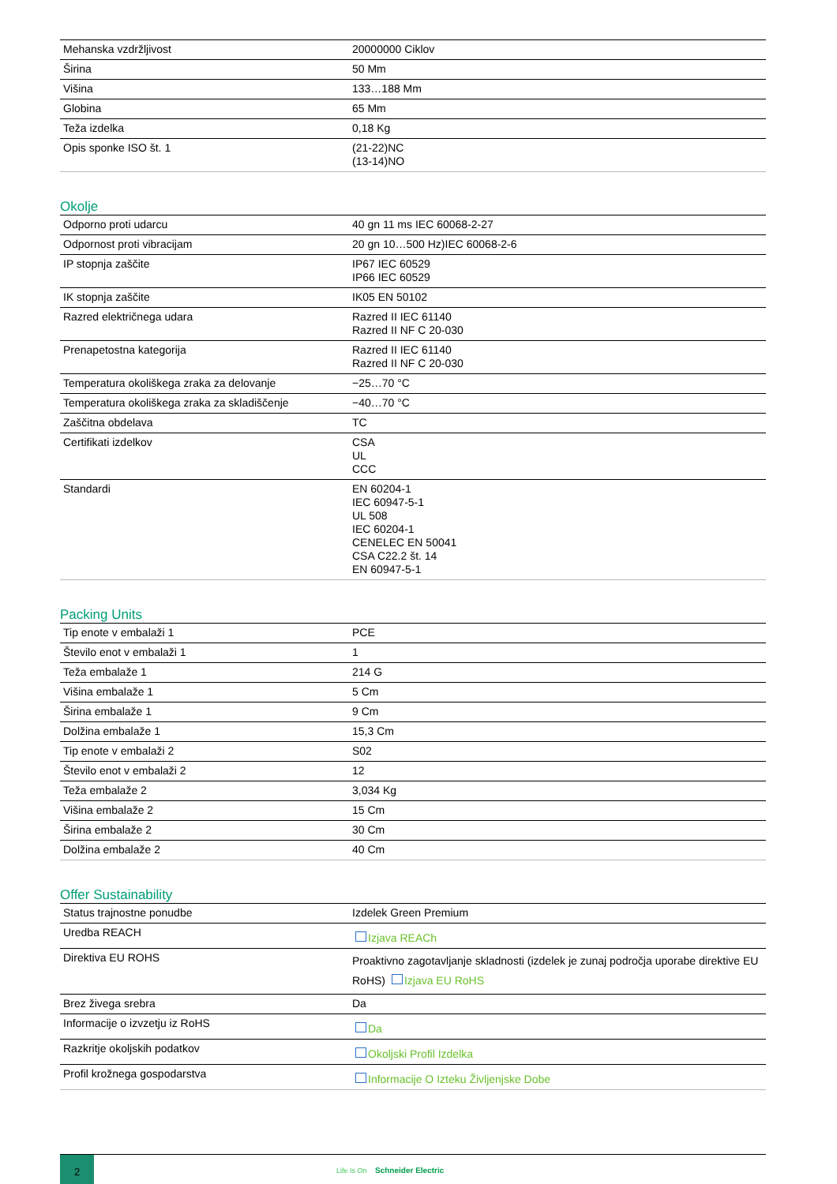| Mehanska vzdržljivost | 20000000 Ciklov |
| Širina | 50 Mm |
| Višina | 133…188 Mm |
| Globina | 65 Mm |
| Teža izdelka | 0,18 Kg |
| Opis sponke ISO št. 1 | (21-22)NC (13-14)NO |
Okolje
| Odporno proti udarcu | 40 gn 11 ms IEC 60068-2-27 |
| Odpornost proti vibracijam | 20 gn 10…500 Hz)IEC 60068-2-6 |
| IP stopnja zaščite | IP67 IEC 60529 IP66 IEC 60529 |
| IK stopnja zaščite | IK05 EN 50102 |
| Razred električnega udara | Razred II IEC 61140 Razred II NF C 20-030 |
| Prenapetostna kategorija | Razred II IEC 61140 Razred II NF C 20-030 |
| Temperatura okoliškega zraka za delovanje | −25…70 °C |
| Temperatura okoliškega zraka za skladiščenje | −40…70 °C |
| Zaščitna obdelava | TC |
| Certifikati izdelkov | CSA UL CCC |
| Standardi | EN 60204-1 IEC 60947-5-1 UL 508 IEC 60204-1 CENELEC EN 50041 CSA C22.2 št. 14 EN 60947-5-1 |
Packing Units
| Tip enote v embalaži 1 | PCE |
| Število enot v embalaži 1 | 1 |
| Teža embalaže 1 | 214 G |
| Višina embalaže 1 | 5 Cm |
| Širina embalaže 1 | 9 Cm |
| Dolžina embalaže 1 | 15,3 Cm |
| Tip enote v embalaži 2 | S02 |
| Število enot v embalaži 2 | 12 |
| Teža embalaže 2 | 3,034 Kg |
| Višina embalaže 2 | 15 Cm |
| Širina embalaže 2 | 30 Cm |
| Dolžina embalaže 2 | 40 Cm |
Offer Sustainability
| Status trajnostne ponudbe | Izdelek Green Premium |
| Uredba REACH | Izjava REACh |
| Direktiva EU ROHS | Proaktivno zagotavljanje skladnosti (izdelek je zunaj področja uporabe direktive EU RoHS) Izjava EU RoHS |
| Brez živega srebra | Da |
| Informacije o izvzetju iz RoHS | Da |
| Razkritje okoljskih podatkov | Okoljski Profil Izdelka |
| Profil krožnega gospodarstva | Informacije O Izteku Življenjske Dobe |
2
Life Is On Schneider Electric